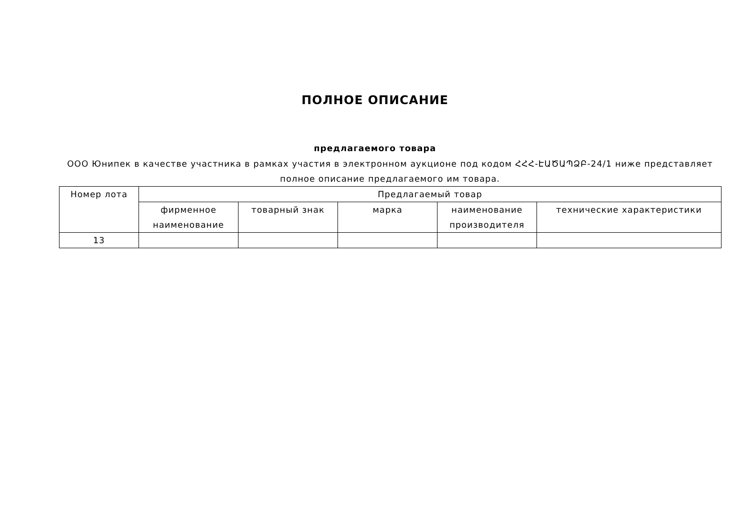ПОЛНОЕ ОПИСАНИЕ
предлагаемого товара
ООО Юнипек в качестве участника в рамках участия в электронном аукционе под кодом ՀՀՀ-ԷԱԾԱՊՁԲ-24/1 ниже представляет полное описание предлагаемого им товара.
| Номер лота | Предлагаемый товар | | | | |
| --- | --- | --- | --- | --- | --- |
| | фирменное наименование | товарный знак | марка | наименование производителя | технические характеристики |
| 13 | | | | | |